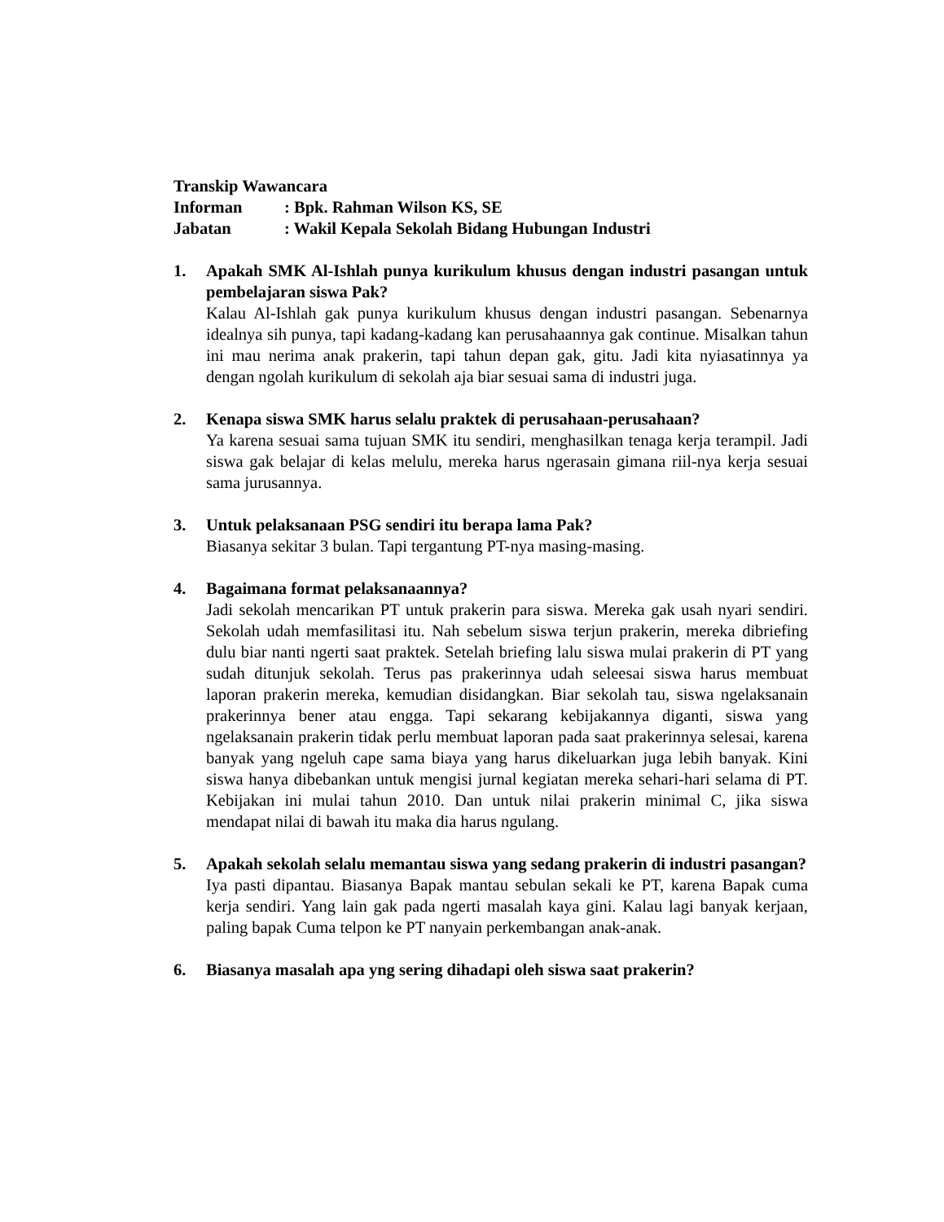Transkip Wawancara
Informan: Bpk. Rahman Wilson KS, SE
Jabatan: Wakil Kepala Sekolah Bidang Hubungan Industri
1. Apakah SMK Al-Ishlah punya kurikulum khusus dengan industri pasangan untuk pembelajaran siswa Pak?
Kalau Al-Ishlah gak punya kurikulum khusus dengan industri pasangan. Sebenarnya idealnya sih punya, tapi kadang-kadang kan perusahaannya gak continue. Misalkan tahun ini mau nerima anak prakerin, tapi tahun depan gak, gitu. Jadi kita nyiasatinnya ya dengan ngolah kurikulum di sekolah aja biar sesuai sama di industri juga.
2. Kenapa siswa SMK harus selalu praktek di perusahaan-perusahaan?
Ya karena sesuai sama tujuan SMK itu sendiri, menghasilkan tenaga kerja terampil. Jadi siswa gak belajar di kelas melulu, mereka harus ngerasain gimana riil-nya kerja sesuai sama jurusannya.
3. Untuk pelaksanaan PSG sendiri itu berapa lama Pak?
Biasanya sekitar 3 bulan. Tapi tergantung PT-nya masing-masing.
4. Bagaimana format pelaksanaannya?
Jadi sekolah mencarikan PT untuk prakerin para siswa. Mereka gak usah nyari sendiri. Sekolah udah memfasilitasi itu. Nah sebelum siswa terjun prakerin, mereka dibriefing dulu biar nanti ngerti saat praktek. Setelah briefing lalu siswa mulai prakerin di PT yang sudah ditunjuk sekolah. Terus pas prakerinnya udah seleesai siswa harus membuat laporan prakerin mereka, kemudian disidangkan. Biar sekolah tau, siswa ngelaksanain prakerinnya bener atau engga. Tapi sekarang kebijakannya diganti, siswa yang ngelaksanain prakerin tidak perlu membuat laporan pada saat prakerinnya selesai, karena banyak yang ngeluh cape sama biaya yang harus dikeluarkan juga lebih banyak. Kini siswa hanya dibebankan untuk mengisi jurnal kegiatan mereka sehari-hari selama di PT. Kebijakan ini mulai tahun 2010. Dan untuk nilai prakerin minimal C, jika siswa mendapat nilai di bawah itu maka dia harus ngulang.
5. Apakah sekolah selalu memantau siswa yang sedang prakerin di industri pasangan?
Iya pasti dipantau. Biasanya Bapak mantau sebulan sekali ke PT, karena Bapak cuma kerja sendiri. Yang lain gak pada ngerti masalah kaya gini. Kalau lagi banyak kerjaan, paling bapak Cuma telpon ke PT nanyain perkembangan anak-anak.
6. Biasanya masalah apa yng sering dihadapi oleh siswa saat prakerin?